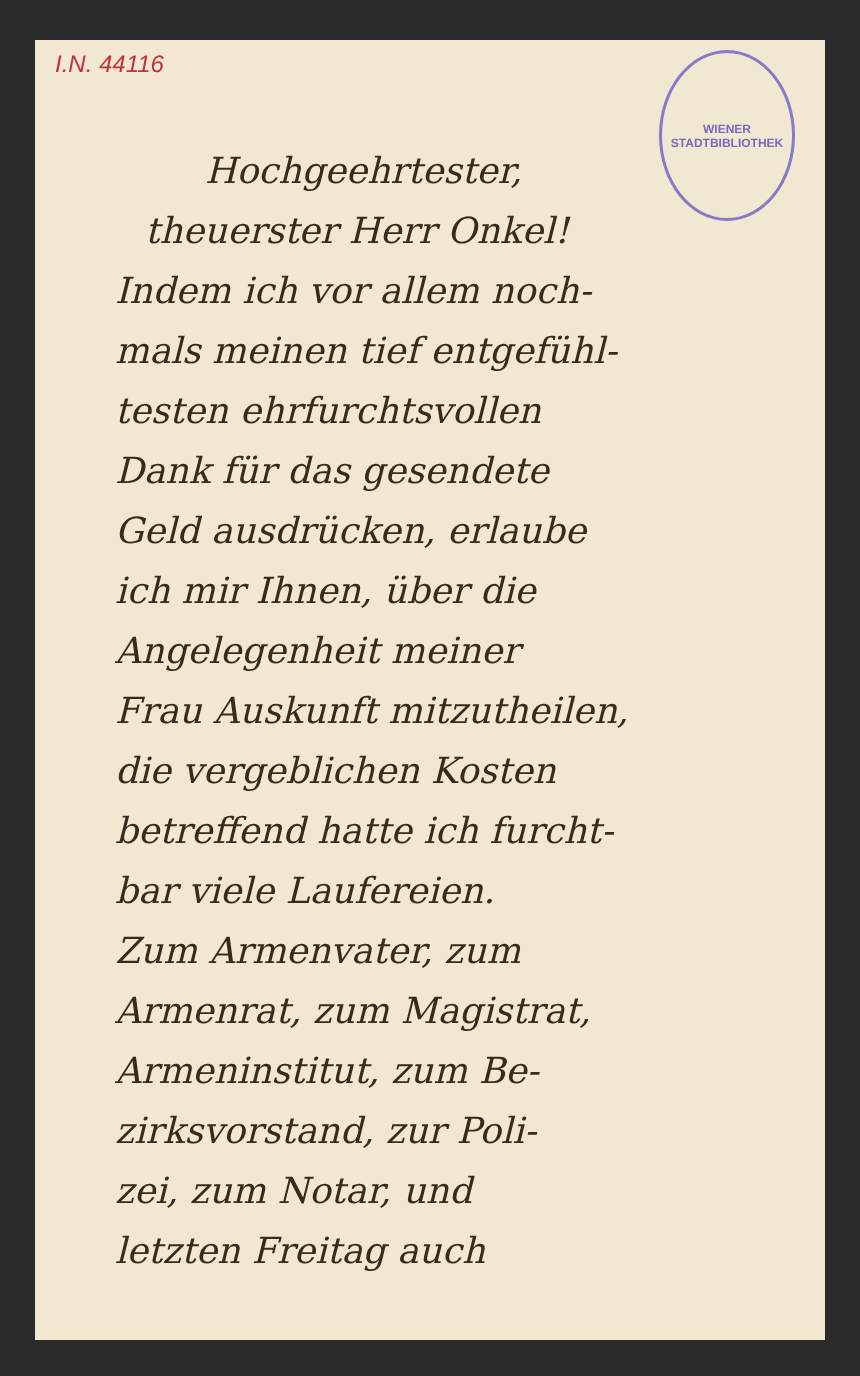I.N. 44116
WIENER STADTBIBLIOTHEK
Hochgeehrtester,
theuerster Herr Onkel!
Indem ich vor allem noch-
mals meinen tief entgefühl-
testen ehrfurchtsvollen
Dank für das gesendete
Geld ausdrücken, erlaube
ich mir Ihnen, über die
Angelegenheit meiner
Frau Auskunft mitzutheilen,
die vergeblichen Kosten
betreffend hatte ich furcht-
bar viele Laufereien.
Zum Armenvater, zum
Armenrat, zum Magistrat,
Armeninstitut, zum Be-
zirksvorstand, zur Poli-
zei, zum Notar, und
letzten Freitag auch